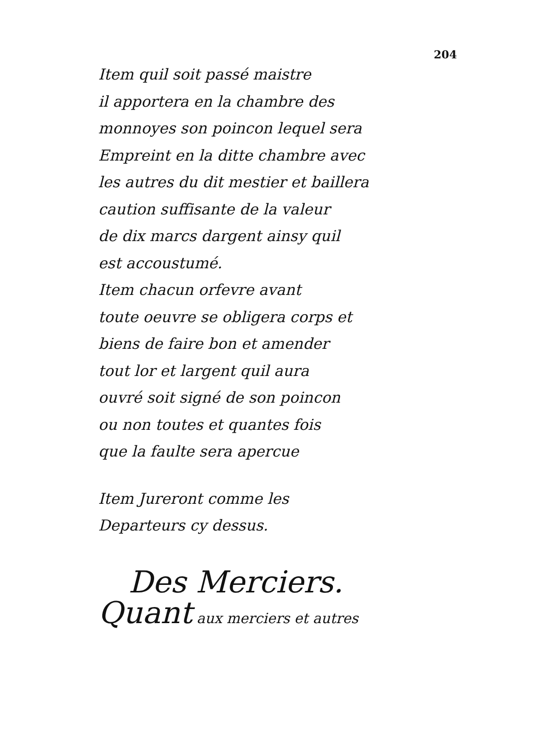204
Item quil soit passé maistre
il apportera en la chambre des
monnoyes son poincon lequel sera
Empreint en la ditte chambre avec
les autres du dit mestier et baillera
caution suffisante de la valeur
de dix marcs dargent ainsy quil
est accoustumé.
Item chacun orfevre avant
toute oeuvre se obligera corps et
biens de faire bon et amender
tout lor et largent quil aura
ouvré soit signé de son poincon
ou non toutes et quantes fois
que la faulte sera apercue
Item Jureront comme les
Departeurs cy dessus.
Des Merciers.
Quant aux merciers et autres